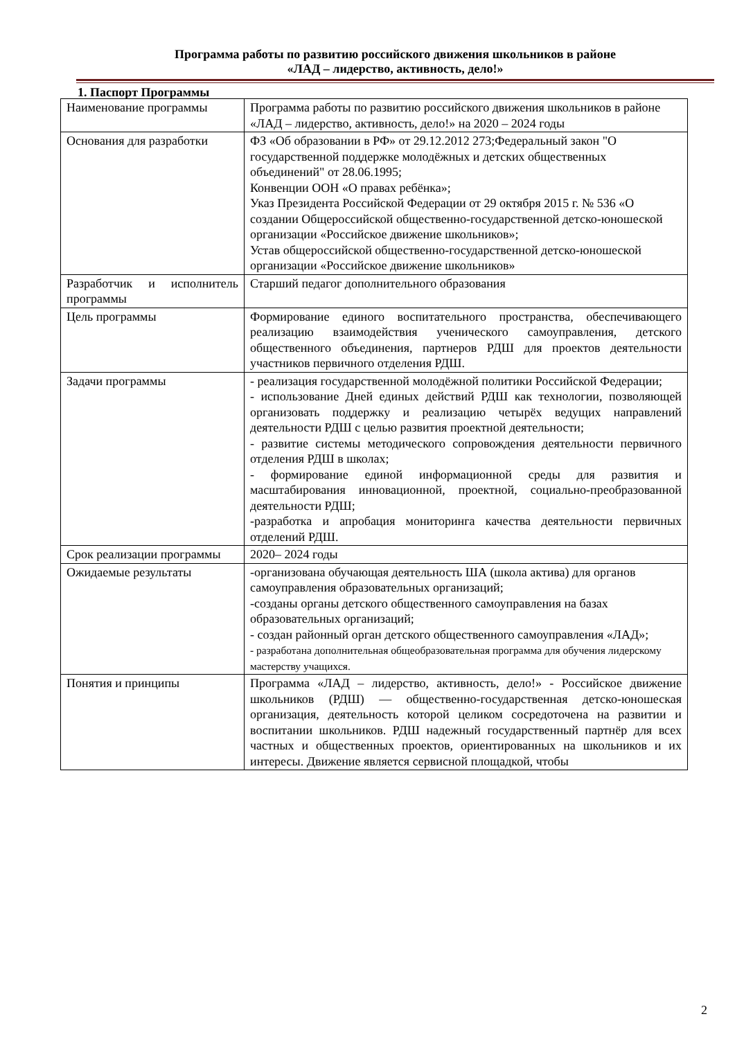Программа работы по развитию российского движения школьников в районе
«ЛАД – лидерство, активность, дело!»
1. Паспорт Программы
| Наименование программы | Программа работы по развитию российского движения школьников в районе «ЛАД – лидерство, активность, дело!» на 2020 – 2024 годы |
| Основания для разработки | ФЗ «Об образовании в РФ» от 29.12.2012 273;Федеральный закон "О государственной поддержке молодёжных и детских общественных объединений" от 28.06.1995; Конвенции ООН «О правах ребёнка»; Указ Президента Российской Федерации от 29 октября 2015 г. № 536 «О создании Общероссийской общественно-государственной детско-юношеской организации «Российское движение школьников»; Устав общероссийской общественно-государственной детско-юношеской организации «Российское движение школьников» |
| Разработчик и исполнитель программы | Старший педагог дополнительного образования |
| Цель программы | Формирование единого воспитательного пространства, обеспечивающего реализацию взаимодействия ученического самоуправления, детского общественного объединения, партнеров РДШ для проектов деятельности участников первичного отделения РДШ. |
| Задачи программы | - реализация государственной молодёжной политики Российской Федерации; - использование Дней единых действий РДШ как технологии, позволяющей организовать поддержку и реализацию четырёх ведущих направлений деятельности РДШ с целью развития проектной деятельности; - развитие системы методического сопровождения деятельности первичного отделения РДШ в школах; - формирование единой информационной среды для развития и масштабирования инновационной, проектной, социально-преобразованной деятельности РДШ; -разработка и апробация мониторинга качества деятельности первичных отделений РДШ. |
| Срок реализации программы | 2020– 2024 годы |
| Ожидаемые результаты | -организована обучающая деятельность ША (школа актива) для органов самоуправления образовательных организаций; -созданы органы детского общественного самоуправления на базах образовательных организаций; - создан районный орган детского общественного самоуправления «ЛАД»; - разработана дополнительная общеобразовательная программа для обучения лидерскому мастерству учащихся. |
| Понятия и принципы | Программа «ЛАД – лидерство, активность, дело!» - Российское движение школьников (РДШ) — общественно-государственная детско-юношеская организация, деятельность которой целиком сосредоточена на развитии и воспитании школьников. РДШ надежный государственный партнёр для всех частных и общественных проектов, ориентированных на школьников и их интересы. Движение является сервисной площадкой, чтобы |
2